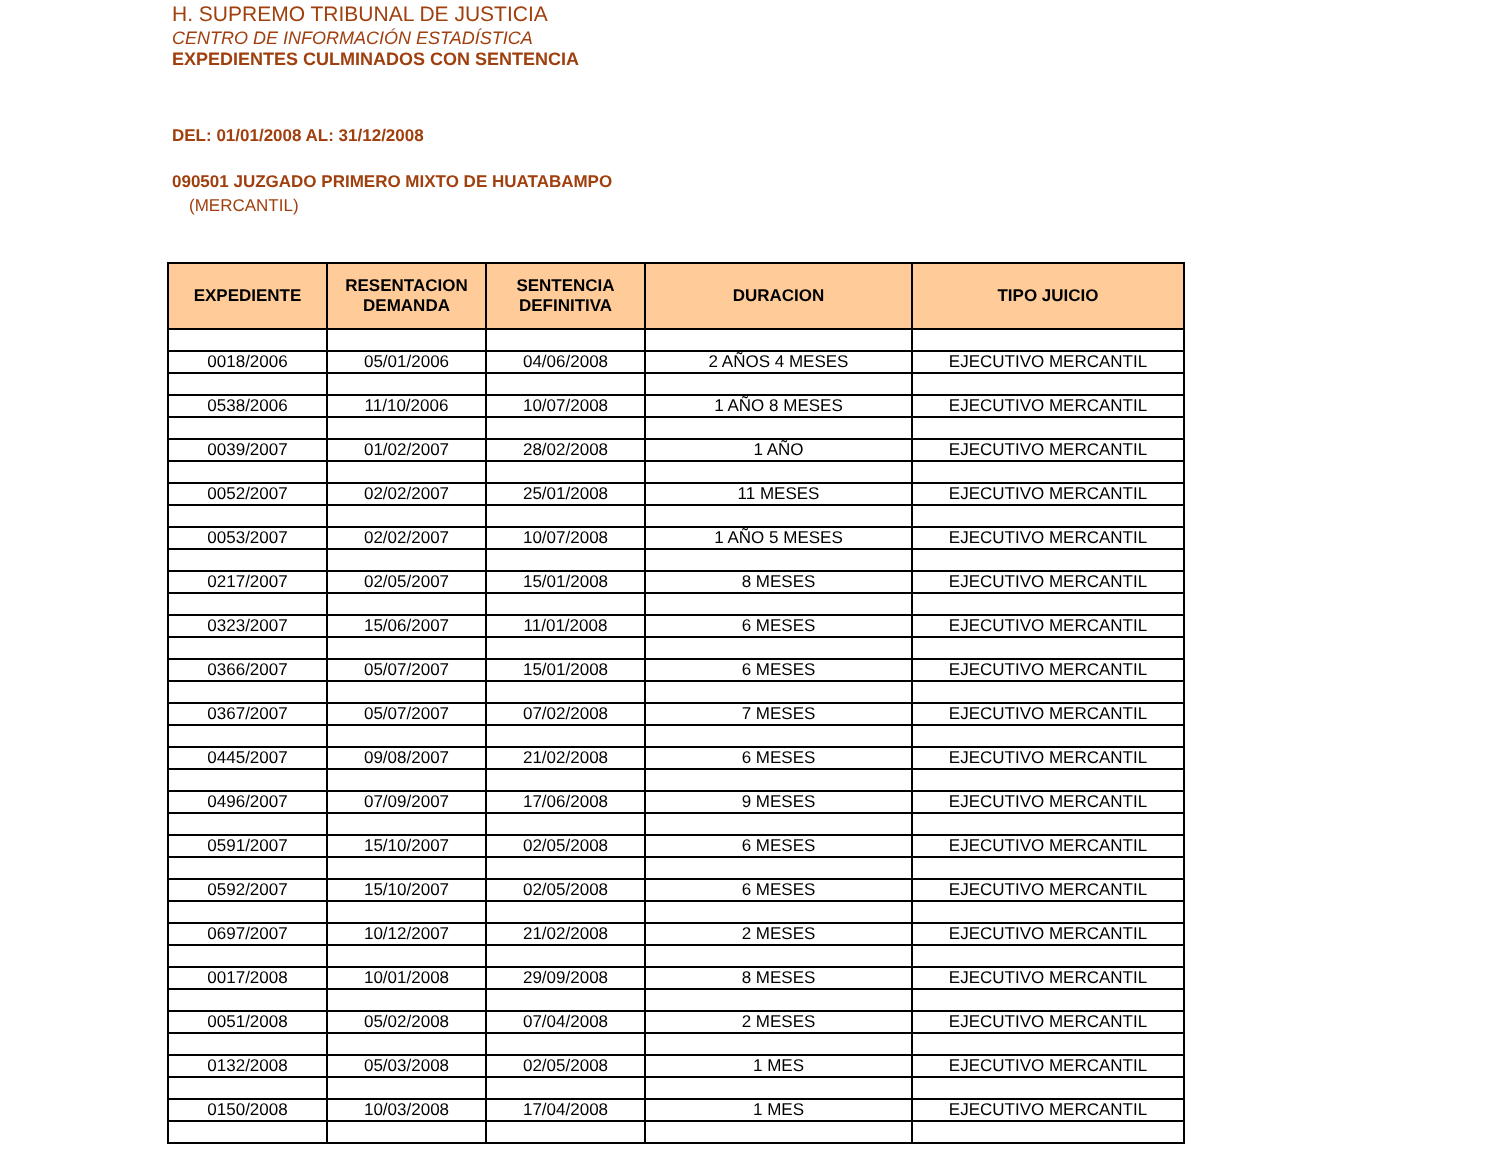H. SUPREMO TRIBUNAL DE JUSTICIA
CENTRO DE INFORMACIÓN ESTADÍSTICA
EXPEDIENTES CULMINADOS CON SENTENCIA
DEL: 01/01/2008 AL: 31/12/2008
090501 JUZGADO PRIMERO MIXTO DE HUATABAMPO
(MERCANTIL)
| EXPEDIENTE | RESENTACION DEMANDA | SENTENCIA DEFINITIVA | DURACION | TIPO JUICIO |
| --- | --- | --- | --- | --- |
| 0018/2006 | 05/01/2006 | 04/06/2008 | 2 AÑOS 4 MESES | EJECUTIVO MERCANTIL |
| 0538/2006 | 11/10/2006 | 10/07/2008 | 1 AÑO 8 MESES | EJECUTIVO MERCANTIL |
| 0039/2007 | 01/02/2007 | 28/02/2008 | 1 AÑO | EJECUTIVO MERCANTIL |
| 0052/2007 | 02/02/2007 | 25/01/2008 | 11 MESES | EJECUTIVO MERCANTIL |
| 0053/2007 | 02/02/2007 | 10/07/2008 | 1 AÑO 5 MESES | EJECUTIVO MERCANTIL |
| 0217/2007 | 02/05/2007 | 15/01/2008 | 8 MESES | EJECUTIVO MERCANTIL |
| 0323/2007 | 15/06/2007 | 11/01/2008 | 6 MESES | EJECUTIVO MERCANTIL |
| 0366/2007 | 05/07/2007 | 15/01/2008 | 6 MESES | EJECUTIVO MERCANTIL |
| 0367/2007 | 05/07/2007 | 07/02/2008 | 7 MESES | EJECUTIVO MERCANTIL |
| 0445/2007 | 09/08/2007 | 21/02/2008 | 6 MESES | EJECUTIVO MERCANTIL |
| 0496/2007 | 07/09/2007 | 17/06/2008 | 9 MESES | EJECUTIVO MERCANTIL |
| 0591/2007 | 15/10/2007 | 02/05/2008 | 6 MESES | EJECUTIVO MERCANTIL |
| 0592/2007 | 15/10/2007 | 02/05/2008 | 6 MESES | EJECUTIVO MERCANTIL |
| 0697/2007 | 10/12/2007 | 21/02/2008 | 2 MESES | EJECUTIVO MERCANTIL |
| 0017/2008 | 10/01/2008 | 29/09/2008 | 8 MESES | EJECUTIVO MERCANTIL |
| 0051/2008 | 05/02/2008 | 07/04/2008 | 2 MESES | EJECUTIVO MERCANTIL |
| 0132/2008 | 05/03/2008 | 02/05/2008 | 1 MES | EJECUTIVO MERCANTIL |
| 0150/2008 | 10/03/2008 | 17/04/2008 | 1 MES | EJECUTIVO MERCANTIL |